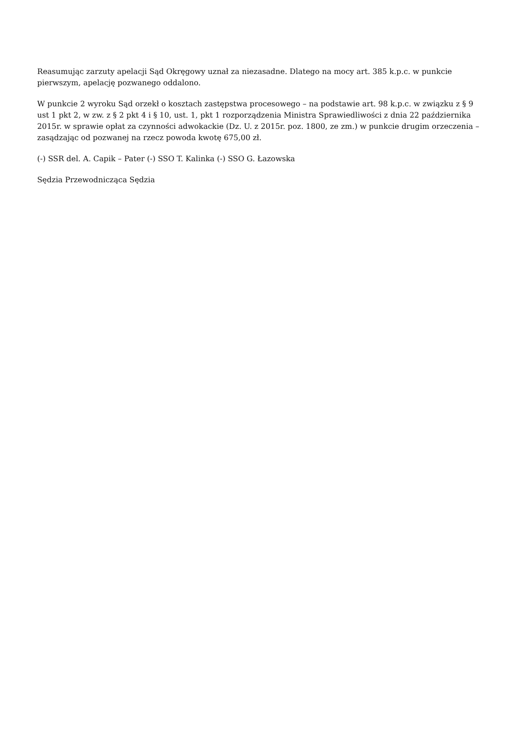Reasumując zarzuty apelacji Sąd Okręgowy uznał za niezasadne. Dlatego na mocy art. 385 k.p.c. w punkcie pierwszym, apelację pozwanego oddalono.
W punkcie 2 wyroku Sąd orzekł o kosztach zastępstwa procesowego – na podstawie art. 98 k.p.c. w związku z § 9 ust 1 pkt 2, w zw. z § 2 pkt 4 i § 10, ust. 1, pkt 1 rozporządzenia Ministra Sprawiedliwości z dnia 22 października 2015r. w sprawie opłat za czynności adwokackie (Dz. U. z 2015r. poz. 1800, ze zm.) w punkcie drugim orzeczenia – zasądzając od pozwanej na rzecz powoda kwotę 675,00 zł.
(-) SSR del. A. Capik – Pater (-) SSO T. Kalinka (-) SSO G. Łazowska
Sędzia Przewodnicząca Sędzia